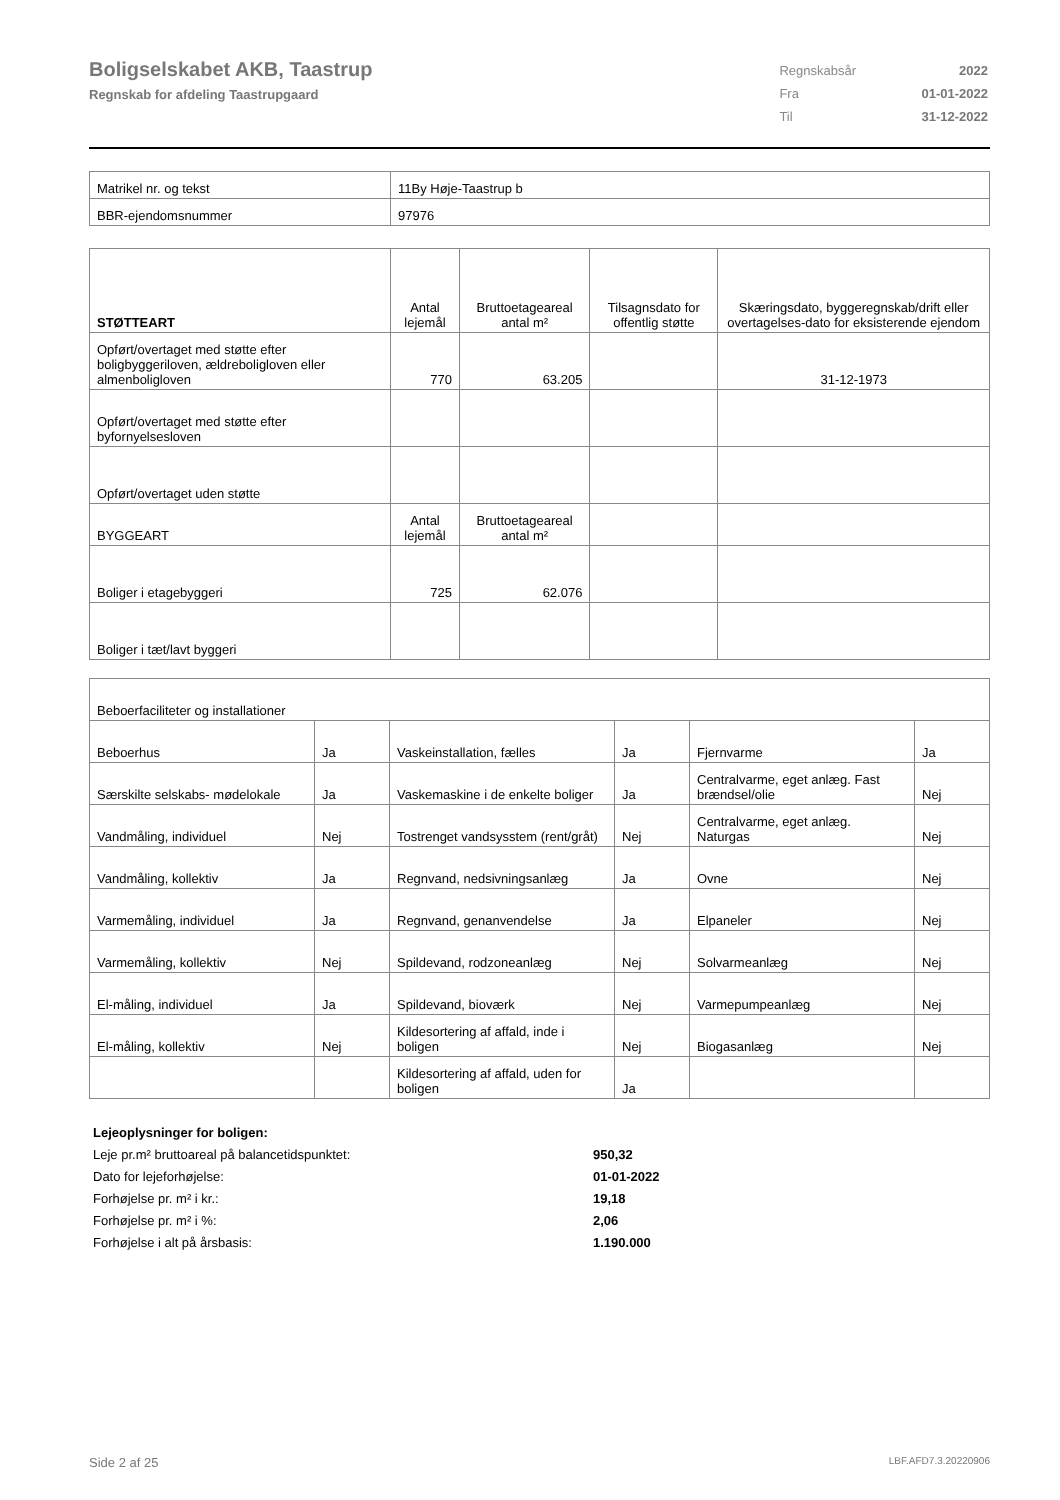Boligselskabet AKB, Taastrup
Regnskab for afdeling Taastrupgaard
| Regnskabsår | 2022 |
| Fra | 01-01-2022 |
| Til | 31-12-2022 |
| Matrikel nr. og tekst | 11By Høje-Taastrup b |
| BBR-ejendomsnummer | 97976 |
| STØTTEART | Antal lejemål | Bruttoetageareal antal m² | Tilsagnsdato for offentlig støtte | Skæringsdato, byggeregnskab/drift eller overtagelses-dato for eksisterende ejendom |
| --- | --- | --- | --- | --- |
| Opført/overtaget med støtte efter boligbyggeriloven, ældreboligloven eller almenboligloven | 770 | 63.205 | | 31-12-1973 |
| Opført/overtaget med støtte efter byfornyelsesloven | | | | |
| Opført/overtaget uden støtte | | | | |
| BYGGEART | Antal lejemål | Bruttoetageareal antal m² | | |
| Boliger i etagebyggeri | 725 | 62.076 | | |
| Boliger i tæt/lavt byggeri | | | | |
| Beboerfaciliteter og installationer | | | | | |
| Beboerhus | Ja | Vaskeinstallation, fælles | Ja | Fjernvarme | Ja |
| Særskilte selskabs- mødelokale | Ja | Vaskemaskine i de enkelte boliger | Ja | Centralvarme, eget anlæg. Fast brændsel/olie | Nej |
| Vandmåling, individuel | Nej | Tostrenget vandsysstem (rent/gråt) | Nej | Centralvarme, eget anlæg. Naturgas | Nej |
| Vandmåling, kollektiv | Ja | Regnvand, nedsivningsanlæg | Ja | Ovne | Nej |
| Varmemåling, individuel | Ja | Regnvand, genanvendelse | Ja | Elpaneler | Nej |
| Varmemåling, kollektiv | Nej | Spildevand, rodzoneanlæg | Nej | Solvarmeanlæg | Nej |
| El-måling, individuel | Ja | Spildevand, bioværk | Nej | Varmepumpeanlæg | Nej |
| El-måling, kollektiv | Nej | Kildesortering af affald, inde i boligen | Nej | Biogasanlæg | Nej |
| | | Kildesortering af affald, uden for boligen | Ja | | |
| Lejeoplysninger for boligen: | |
| Leje pr.m² bruttoareal på balancetidspunktet: | 950,32 |
| Dato for lejeforhøjelse: | 01-01-2022 |
| Forhøjelse pr. m² i kr.: | 19,18 |
| Forhøjelse pr. m² i %: | 2,06 |
| Forhøjelse i alt på årsbasis: | 1.190.000 |
Side 2 af 25 LBF.AFD7.3.20220906